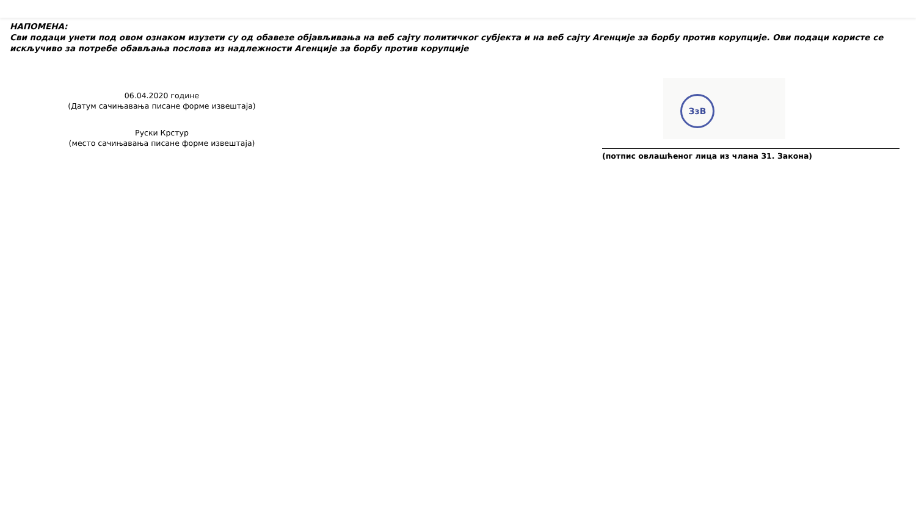НАПОМЕНА:
Сви подаци унети под овом ознаком изузети су од обавезе објављивања на веб сајту политичког субјекта и на веб сајту Агенције за борбу против корупције. Ови подаци користе се искључиво за потребе обављања послова из надлежности Агенције за борбу против корупције
06.04.2020 године
(Датум сачињавања писане форме извештаја)
Руски Крстур
(место сачињавања писане форме извештаја)
ЗзВ
(потпис овлашћеног лица из члана 31. Закона)